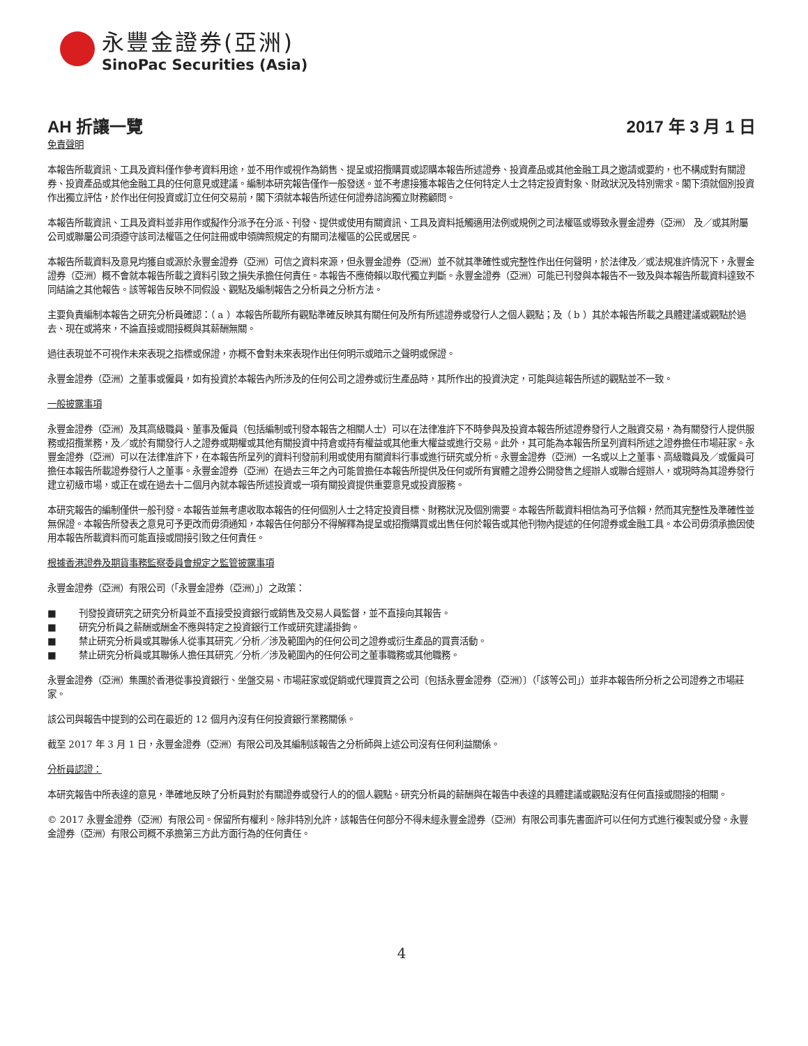永豐金證券(亞洲)
SinoPac Securities (Asia)
AH 折讓一覽 2017 年 3 月 1 日
免責聲明
本報告所載資訊、工具及資料僅作參考資料用途，並不用作或視作為銷售、提呈或招攬購買或認購本報告所述證券、投資產品或其他金融工具之邀請或要約，也不構成對有關證券、投資產品或其他金融工具的任何意見或建議。編制本研究報告僅作一般發送。並不考慮接獲本報告之任何特定人士之特定投資對象、財政狀況及特別需求。閣下須就個別投資作出獨立評估，於作出任何投資或訂立任何交易前，閣下須就本報告所述任何證券諮詢獨立財務顧問。
本報告所載資訊、工具及資料並非用作或擬作分派予在分派、刊發、提供或使用有關資訊、工具及資料抵觸適用法例或規例之司法權區或導致永豐金證券（亞洲） 及／或其附屬公司或聯屬公司須遵守該司法權區之任何註冊或申領牌照規定的有關司法權區的公民或居民。
本報告所載資料及意見均獲自或源於永豐金證券（亞洲）可信之資料來源，但永豐金證券（亞洲）並不就其準確性或完整性作出任何聲明，於法律及／或法規准許情況下，永豐金證券（亞洲）概不會就本報告所載之資料引致之損失承擔任何責任。本報告不應倚賴以取代獨立判斷。永豐金證券（亞洲）可能已刊發與本報告不一致及與本報告所載資料達致不同結論之其他報告。該等報告反映不同假設、觀點及編制報告之分析員之分析方法。
主要負責編制本報告之研究分析員確認：（ a ）本報告所載所有觀點準確反映其有關任何及所有所述證券或發行人之個人觀點；及（ b ）其於本報告所載之具體建議或觀點於過去、現在或將來，不論直接或間接概與其薪酬無關。
過往表現並不可視作未來表現之指標或保證，亦概不會對未來表現作出任何明示或暗示之聲明或保證。
永豐金證券（亞洲）之董事或僱員，如有投資於本報告內所涉及的任何公司之證券或衍生產品時，其所作出的投資決定，可能與這報告所述的觀點並不一致。
一般披露事項
永豐金證券（亞洲）及其高級職員、董事及僱員（包括編制或刊發本報告之相關人士）可以在法律准許下不時參與及投資本報告所述證券發行人之融資交易，為有關發行人提供服務或招攬業務，及／或於有關發行人之證券或期權或其他有關投資中持倉或持有權益或其他重大權益或進行交易。此外，其可能為本報告所呈列資料所述之證券擔任市場莊家。永豐金證券（亞洲）可以在法律准許下，在本報告所呈列的資料刊發前利用或使用有關資料行事或進行研究或分析。永豐金證券（亞洲）一名或以上之董事、高級職員及／或僱員可擔任本報告所載證券發行人之董事。永豐金證券（亞洲）在過去三年之內可能曾擔任本報告所提供及任何或所有實體之證券公開發售之經辦人或聯合經辦人，或現時為其證券發行建立初級市場，或正在或在過去十二個月內就本報告所述投資或一項有關投資提供重要意見或投資服務。
本研究報告的編制僅供一般刊發。本報告並無考慮收取本報告的任何個別人士之特定投資目標、財務狀況及個別需要。本報告所載資料相信為可予信賴，然而其完整性及準確性並無保證。本報告所發表之意見可予更改而毋須通知，本報告任何部分不得解釋為提呈或招攬購買或出售任何於報告或其他刊物內提述的任何證券或金融工具。本公司毋須承擔因使用本報告所載資料而可能直接或間接引致之任何責任。
根據香港證券及期貨事務監察委員會規定之監管披露事項
永豐金證券（亞洲）有限公司（「永豐金證券（亞洲）」）之政策：
■ 刊發投資研究之研究分析員並不直接受投資銀行或銷售及交易人員監督，並不直接向其報告。
■ 研究分析員之薪酬或酬金不應與特定之投資銀行工作或研究建議掛鉤。
■ 禁止研究分析員或其聯係人從事其研究／分析／涉及範圍內的任何公司之證券或衍生產品的買賣活動。
■ 禁止研究分析員或其聯係人擔任其研究／分析／涉及範圍內的任何公司之董事職務或其他職務。
永豐金證券（亞洲）集團於香港從事投資銀行、坐盤交易、市場莊家或促銷或代理買賣之公司〔包括永豐金證券（亞洲）〕（「該等公司」）並非本報告所分析之公司證券之市場莊家。
該公司與報告中提到的公司在最近的 12 個月內沒有任何投資銀行業務關係。
截至 2017 年 3 月 1 日，永豐金證券（亞洲）有限公司及其編制該報告之分析師與上述公司沒有任何利益關係。
分析員認證：
本研究報告中所表達的意見，準確地反映了分析員對於有關證券或發行人的的個人觀點。研究分析員的薪酬與在報告中表達的具體建議或觀點沒有任何直接或間接的相關。
© 2017 永豐金證券（亞洲）有限公司。保留所有權利。除非特別允許，該報告任何部分不得未經永豐金證券（亞洲）有限公司事先書面許可以任何方式進行複製或分發。永豐金證券（亞洲）有限公司概不承擔第三方此方面行為的任何責任。
4